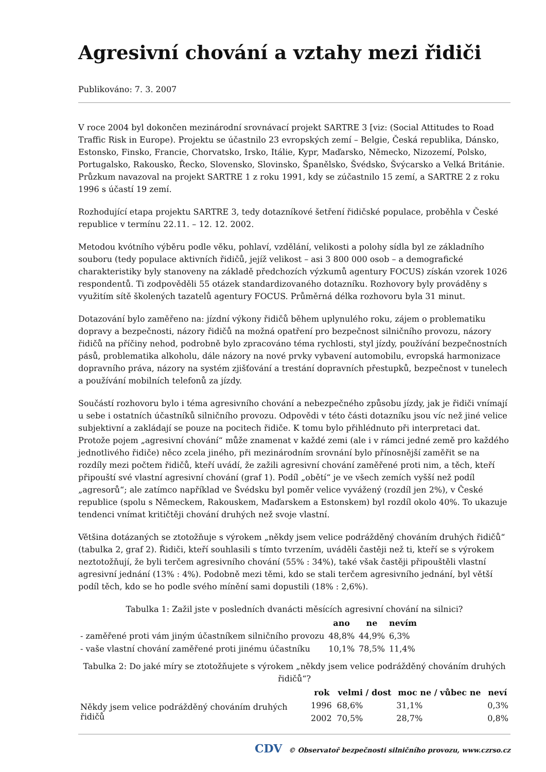Agresivní chování a vztahy mezi řidiči
Publikováno: 7. 3. 2007
V roce 2004 byl dokončen mezinárodní srovnávací projekt SARTRE 3 [viz: (Social Attitudes to Road Traffic Risk in Europe). Projektu se účastnilo 23 evropských zemí – Belgie, Česká republika, Dánsko, Estonsko, Finsko, Francie, Chorvatsko, Irsko, Itálie, Kypr, Maďarsko, Německo, Nizozemí, Polsko, Portugalsko, Rakousko, Řecko, Slovensko, Slovinsko, Španělsko, Švédsko, Švýcarsko a Velká Británie. Průzkum navazoval na projekt SARTRE 1 z roku 1991, kdy se zúčastnilo 15 zemí, a SARTRE 2 z roku 1996 s účastí 19 zemí.
Rozhodující etapa projektu SARTRE 3, tedy dotazníkové šetření řidičské populace, proběhla v České republice v termínu 22.11. – 12. 12. 2002.
Metodou kvótního výběru podle věku, pohlaví, vzdělání, velikosti a polohy sídla byl ze základního souboru (tedy populace aktivních řidičů, jejíž velikost – asi 3 800 000 osob – a demografické charakteristiky byly stanoveny na základě předchozích výzkumů agentury FOCUS) získán vzorek 1026 respondentů. Ti zodpověděli 55 otázek standardizovaného dotazníku. Rozhovory byly prováděny s využitím sítě školených tazatelů agentury FOCUS. Průměrná délka rozhovoru byla 31 minut.
Dotazování bylo zaměřeno na: jízdní výkony řidičů během uplynulého roku, zájem o problematiku dopravy a bezpečnosti, názory řidičů na možná opatření pro bezpečnost silničního provozu, názory řidičů na příčiny nehod, podrobně bylo zpracováno téma rychlosti, styl jízdy, používání bezpečnostních pásů, problematika alkoholu, dále názory na nové prvky vybavení automobilu, evropská harmonizace dopravního práva, názory na systém zjišťování a trestání dopravních přestupků, bezpečnost v tunelech a používání mobilních telefonů za jízdy.
Součástí rozhovoru bylo i téma agresivního chování a nebezpečného způsobu jízdy, jak je řidiči vnímají u sebe i ostatních účastníků silničního provozu. Odpovědi v této části dotazníku jsou víc než jiné velice subjektivní a zakládají se pouze na pocitech řidiče. K tomu bylo přihlédnuto při interpretaci dat. Protože pojem „agresivní chování“ může znamenat v každé zemi (ale i v rámci jedné země pro každého jednotlivého řidiče) něco zcela jiného, při mezinárodním srovnání bylo přínosnější zaměřit se na rozdíly mezi počtem řidičů, kteří uvádí, že zažili agresivní chování zaměřené proti nim, a těch, kteří připouští své vlastní agresivní chování (graf 1). Podíl „obětí“ je ve všech zemích vyšší než podíl „agresorů“; ale zatímco například ve Švédsku byl poměr velice vyvážený (rozdíl jen 2%), v České republice (spolu s Německem, Rakouskem, Maďarskem a Estonskem) byl rozdíl okolo 40%. To ukazuje tendenci vnímat kritičtěji chování druhých než svoje vlastní.
Většina dotázaných se ztotožňuje s výrokem „někdy jsem velice podrážděný chováním druhých řidičů“ (tabulka 2, graf 2). Řidiči, kteří souhlasili s tímto tvrzením, uváděli častěji než ti, kteří se s výrokem neztotožňují, že byli terčem agresivního chování (55% : 34%), také však častěji připouštěli vlastní agresivní jednání (13% : 4%). Podobně mezi těmi, kdo se stali terčem agresivního jednání, byl větší podíl těch, kdo se ho podle svého mínění sami dopustili (18% : 2,6%).
Tabulka 1: Zažil jste v posledních dvanácti měsících agresivní chování na silnici?
| | ano | ne | nevím |
| --- | --- | --- | --- |
| - zaměřené proti vám jiným účastníkem silničního provozu | 48,8% | 44,9% | 6,3% |
| - vaše vlastní chování zaměřené proti jinému účastníku | 10,1% | 78,5% | 11,4% |
Tabulka 2: Do jaké míry se ztotožňujete s výrokem „někdy jsem velice podrážděný chováním druhých řidičů“?
| | rok | velmi / dost | moc ne / vůbec ne | neví |
| --- | --- | --- | --- | --- |
| Někdy jsem velice podrážděný chováním druhých řidičů | 1996 | 68,6% | 31,1% | 0,3% |
| | 2002 | 70,5% | 28,7% | 0,8% |
CDV © Observatoř bezpečnosti silničního provozu, www.czrso.cz